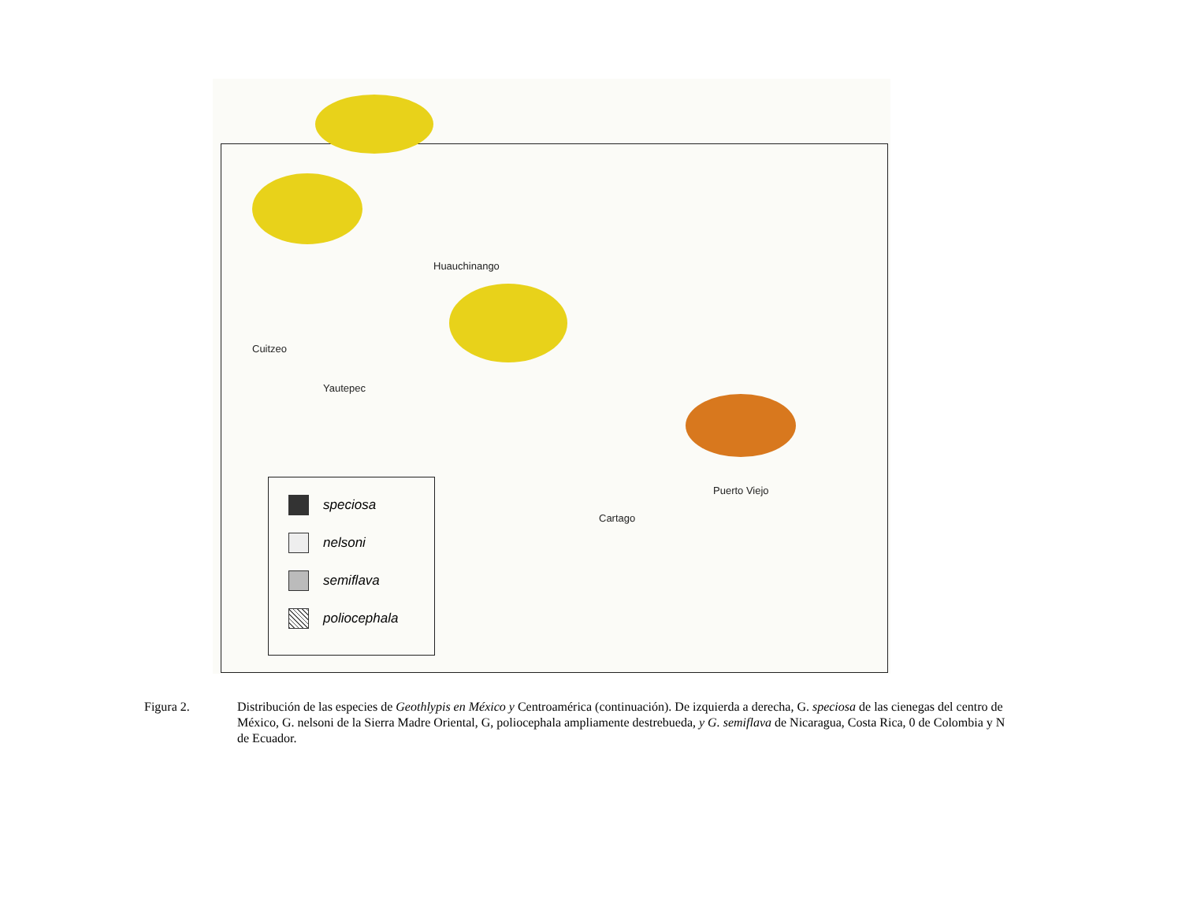Huauchinango
Cuitzeo
Yautepec
Puerto Viejo
Cartago
speciosa
nelsoni
semiflava
poliocephala
Figura 2. Distribución de las especies de Geothlypis en México y Centroamérica (continuación). De izquierda a derecha, G. speciosa de las cienegas del centro de México, G. nelsoni de la Sierra Madre Oriental, G, poliocephala ampliamente destrebueda, y G. semiflava de Nicaragua, Costa Rica, 0 de Colombia y N de Ecuador.